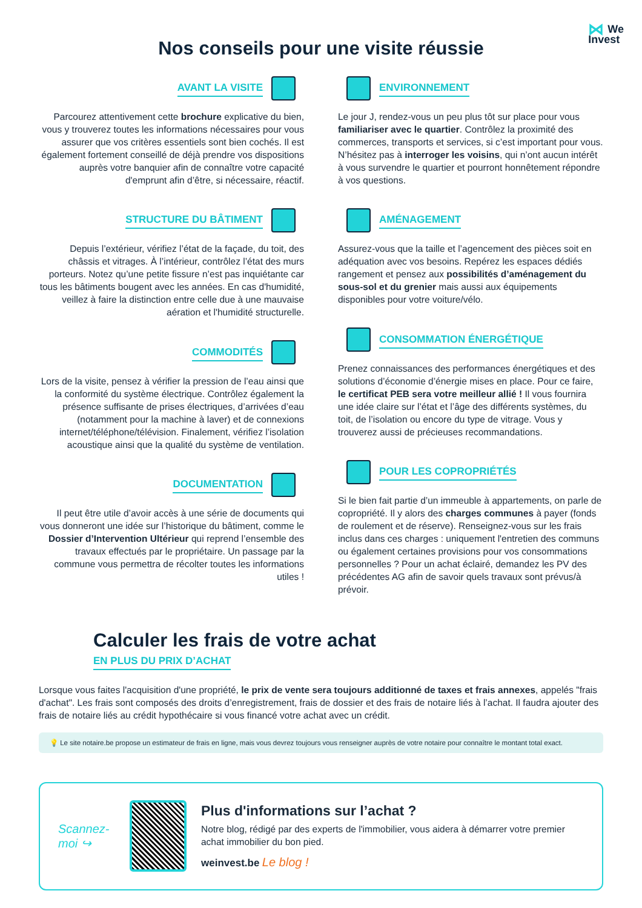⋈ We
Invest
Nos conseils pour une visite réussie
AVANT LA VISITE
Parcourez attentivement cette brochure explicative du bien, vous y trouverez toutes les informations nécessaires pour vous assurer que vos critères essentiels sont bien cochés. Il est également fortement conseillé de déjà prendre vos dispositions auprès votre banquier afin de connaître votre capacité d'emprunt afin d’être, si nécessaire, réactif.
STRUCTURE DU BÂTIMENT
Depuis l’extérieur, vérifiez l’état de la façade, du toit, des châssis et vitrages. À l’intérieur, contrôlez l’état des murs porteurs. Notez qu’une petite fissure n’est pas inquiétante car tous les bâtiments bougent avec les années. En cas d'humidité, veillez à faire la distinction entre celle due à une mauvaise aération et l'humidité structurelle.
COMMODITÉS
Lors de la visite, pensez à vérifier la pression de l’eau ainsi que la conformité du système électrique. Contrôlez également la présence suffisante de prises électriques, d’arrivées d’eau (notamment pour la machine à laver) et de connexions internet/téléphone/télévision. Finalement, vérifiez l’isolation acoustique ainsi que la qualité du système de ventilation.
DOCUMENTATION
Il peut être utile d’avoir accès à une série de documents qui vous donneront une idée sur l’historique du bâtiment, comme le Dossier d’Intervention Ultérieur qui reprend l’ensemble des travaux effectués par le propriétaire. Un passage par la commune vous permettra de récolter toutes les informations utiles !
ENVIRONNEMENT
Le jour J, rendez-vous un peu plus tôt sur place pour vous familiariser avec le quartier. Contrôlez la proximité des commerces, transports et services, si c’est important pour vous. N’hésitez pas à interroger les voisins, qui n’ont aucun intérêt à vous survendre le quartier et pourront honnêtement répondre à vos questions.
AMÉNAGEMENT
Assurez-vous que la taille et l’agencement des pièces soit en adéquation avec vos besoins. Repérez les espaces dédiés rangement et pensez aux possibilités d’aménagement du sous-sol et du grenier mais aussi aux équipements disponibles pour votre voiture/vélo.
CONSOMMATION ÉNERGÉTIQUE
Prenez connaissances des performances énergétiques et des solutions d’économie d’énergie mises en place. Pour ce faire, le certificat PEB sera votre meilleur allié ! Il vous fournira une idée claire sur l’état et l’âge des différents systèmes, du toit, de l’isolation ou encore du type de vitrage. Vous y trouverez aussi de précieuses recommandations.
POUR LES COPROPRIÉTÉS
Si le bien fait partie d’un immeuble à appartements, on parle de copropriété. Il y alors des charges communes à payer (fonds de roulement et de réserve). Renseignez-vous sur les frais inclus dans ces charges : uniquement l'entretien des communs ou également certaines provisions pour vos consommations personnelles ? Pour un achat éclairé, demandez les PV des précédentes AG afin de savoir quels travaux sont prévus/à prévoir.
Calculer les frais de votre achat
EN PLUS DU PRIX D’ACHAT
Lorsque vous faites l'acquisition d'une propriété, le prix de vente sera toujours additionné de taxes et frais annexes, appelés "frais d'achat". Les frais sont composés des droits d’enregistrement, frais de dossier et des frais de notaire liés à l’achat. Il faudra ajouter des frais de notaire liés au crédit hypothécaire si vous financé votre achat avec un crédit.
💡 Le site notaire.be propose un estimateur de frais en ligne, mais vous devrez toujours vous renseigner auprès de votre notaire pour connaître le montant total exact.
Scannez-moi ↪
Plus d'informations sur l’achat ?
Notre blog, rédigé par des experts de l'immobilier, vous aidera à démarrer votre premier achat immobilier du bon pied.
weinvest.be Le blog !